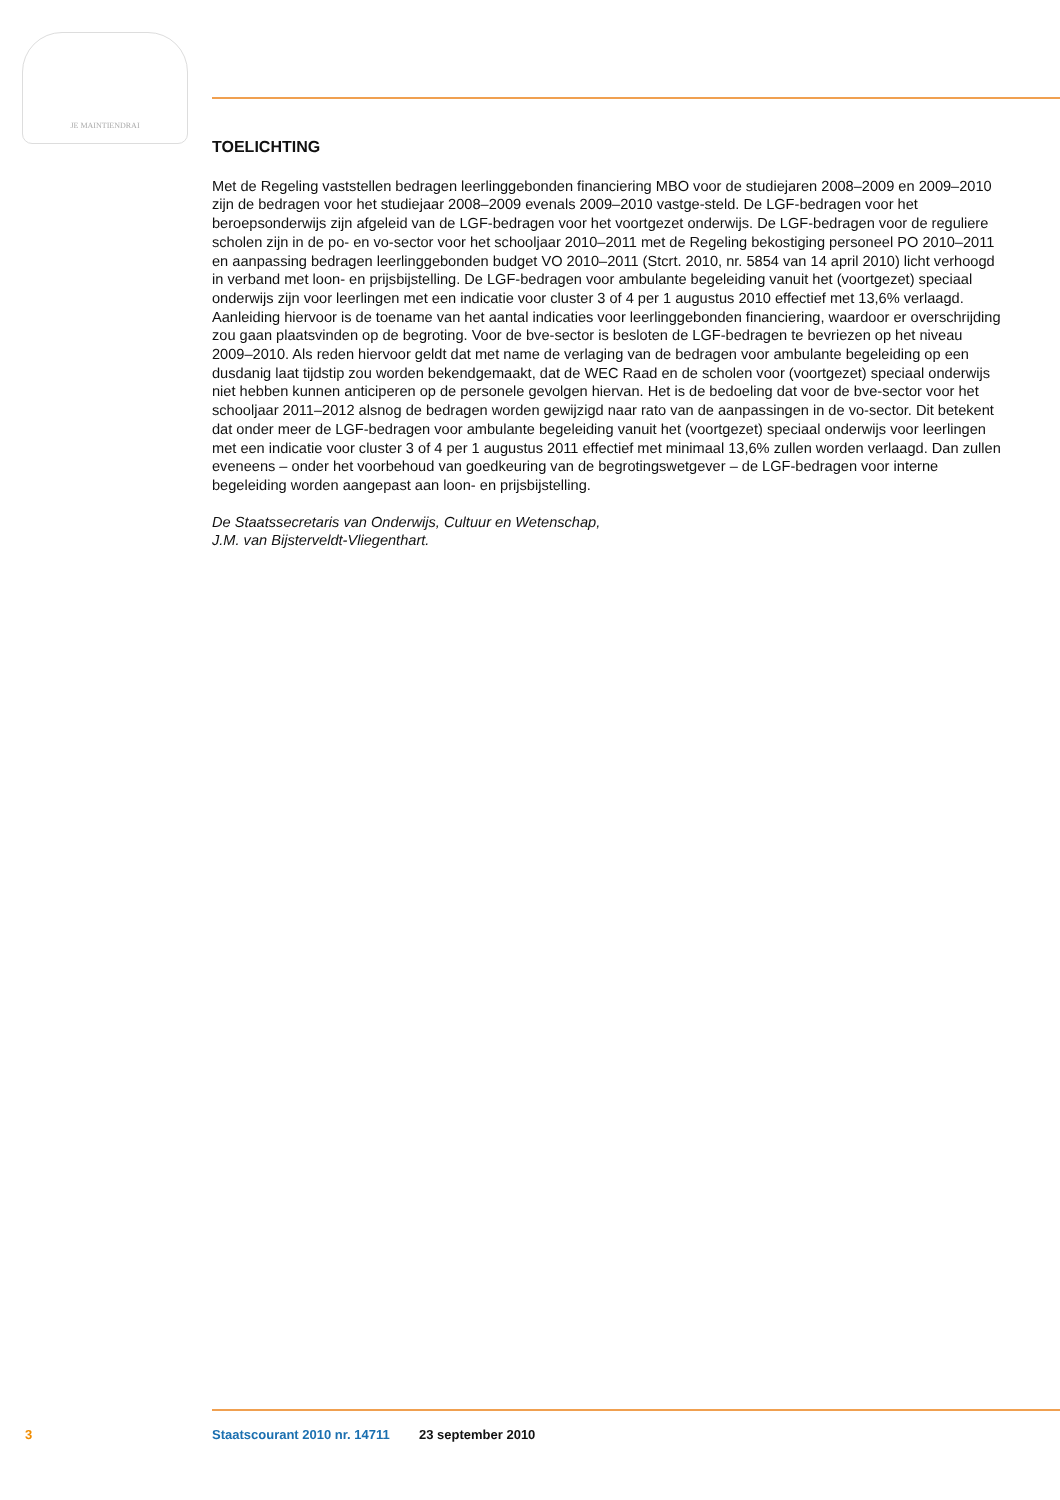JE MAINTIENDRAI
TOELICHTING
Met de Regeling vaststellen bedragen leerlinggebonden financiering MBO voor de studiejaren 2008–2009 en 2009–2010 zijn de bedragen voor het studiejaar 2008–2009 evenals 2009–2010 vastge-steld. De LGF-bedragen voor het beroepsonderwijs zijn afgeleid van de LGF-bedragen voor het voortgezet onderwijs. De LGF-bedragen voor de reguliere scholen zijn in de po- en vo-sector voor het schooljaar 2010–2011 met de Regeling bekostiging personeel PO 2010–2011 en aanpassing bedragen leerlinggebonden budget VO 2010–2011 (Stcrt. 2010, nr. 5854 van 14 april 2010) licht verhoogd in verband met loon- en prijsbijstelling. De LGF-bedragen voor ambulante begeleiding vanuit het (voortgezet) speciaal onderwijs zijn voor leerlingen met een indicatie voor cluster 3 of 4 per 1 augustus 2010 effectief met 13,6% verlaagd. Aanleiding hiervoor is de toename van het aantal indicaties voor leerlinggebonden financiering, waardoor er overschrijding zou gaan plaatsvinden op de begroting. Voor de bve-sector is besloten de LGF-bedragen te bevriezen op het niveau 2009–2010. Als reden hiervoor geldt dat met name de verlaging van de bedragen voor ambulante begeleiding op een dusdanig laat tijdstip zou worden bekendgemaakt, dat de WEC Raad en de scholen voor (voortgezet) speciaal onderwijs niet hebben kunnen anticiperen op de personele gevolgen hiervan. Het is de bedoeling dat voor de bve-sector voor het schooljaar 2011–2012 alsnog de bedragen worden gewijzigd naar rato van de aanpassingen in de vo-sector. Dit betekent dat onder meer de LGF-bedragen voor ambulante begeleiding vanuit het (voortgezet) speciaal onderwijs voor leerlingen met een indicatie voor cluster 3 of 4 per 1 augustus 2011 effectief met minimaal 13,6% zullen worden verlaagd. Dan zullen eveneens – onder het voorbehoud van goedkeuring van de begrotingswetgever – de LGF-bedragen voor interne begeleiding worden aangepast aan loon- en prijsbijstelling.
De Staatssecretaris van Onderwijs, Cultuur en Wetenschap,
J.M. van Bijsterveldt-Vliegenthart.
3 Staatscourant 2010 nr. 14711 23 september 2010